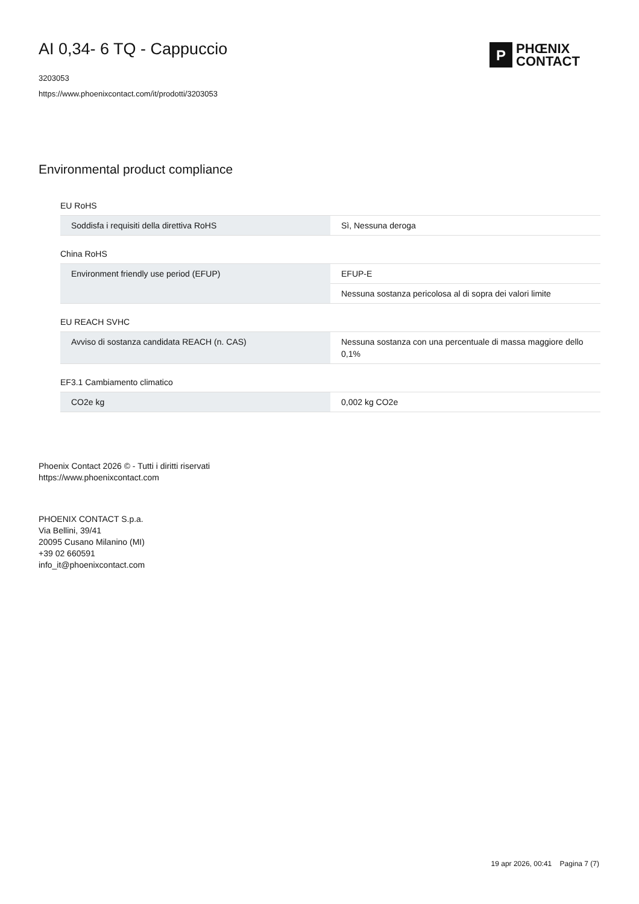P
PHŒNIX
CONTACT
AI 0,34- 6 TQ - Cappuccio
3203053
https://www.phoenixcontact.com/it/prodotti/3203053
Environmental product compliance
EU RoHS
| Soddisfa i requisiti della direttiva RoHS | Sì, Nessuna deroga |
China RoHS
| Environment friendly use period (EFUP) | EFUP-E |
| | Nessuna sostanza pericolosa al di sopra dei valori limite |
EU REACH SVHC
| Avviso di sostanza candidata REACH (n. CAS) | Nessuna sostanza con una percentuale di massa maggiore dello 0,1% |
EF3.1 Cambiamento climatico
| CO2e kg | 0,002 kg CO2e |
Phoenix Contact 2026 © - Tutti i diritti riservati
https://www.phoenixcontact.com
PHOENIX CONTACT S.p.a.
Via Bellini, 39/41
20095 Cusano Milanino (MI)
+39 02 660591
info_it@phoenixcontact.com
19 apr 2026, 00:41 Pagina 7 (7)